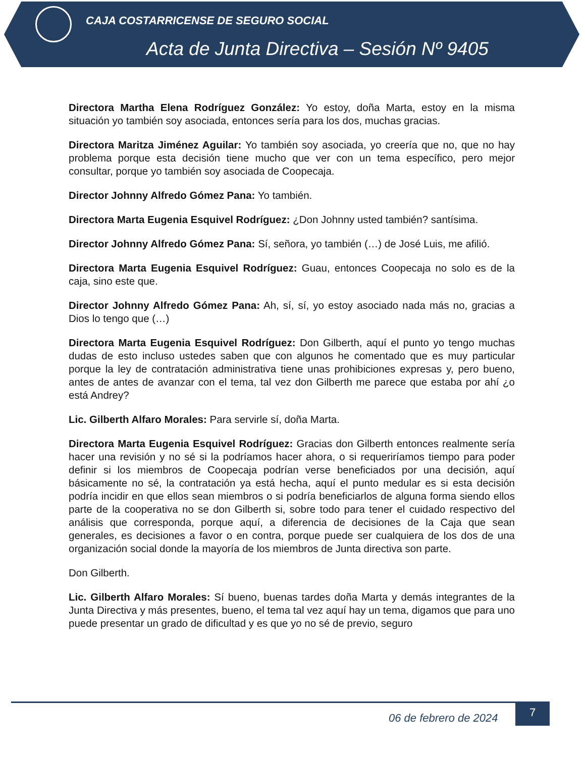CAJA COSTARRICENSE DE SEGURO SOCIAL
Acta de Junta Directiva – Sesión Nº 9405
Directora Martha Elena Rodríguez González: Yo estoy, doña Marta, estoy en la misma situación yo también soy asociada, entonces sería para los dos, muchas gracias.
Directora Maritza Jiménez Aguilar: Yo también soy asociada, yo creería que no, que no hay problema porque esta decisión tiene mucho que ver con un tema específico, pero mejor consultar, porque yo también soy asociada de Coopecaja.
Director Johnny Alfredo Gómez Pana: Yo también.
Directora Marta Eugenia Esquivel Rodríguez: ¿Don Johnny usted también? santísima.
Director Johnny Alfredo Gómez Pana: Sí, señora, yo también (…) de José Luis, me afilió.
Directora Marta Eugenia Esquivel Rodríguez: Guau, entonces Coopecaja no solo es de la caja, sino este que.
Director Johnny Alfredo Gómez Pana: Ah, sí, sí, yo estoy asociado nada más no, gracias a Dios lo tengo que (…)
Directora Marta Eugenia Esquivel Rodríguez: Don Gilberth, aquí el punto yo tengo muchas dudas de esto incluso ustedes saben que con algunos he comentado que es muy particular porque la ley de contratación administrativa tiene unas prohibiciones expresas y, pero bueno, antes de antes de avanzar con el tema, tal vez don Gilberth me parece que estaba por ahí ¿o está Andrey?
Lic. Gilberth Alfaro Morales: Para servirle sí, doña Marta.
Directora Marta Eugenia Esquivel Rodríguez: Gracias don Gilberth entonces realmente sería hacer una revisión y no sé si la podríamos hacer ahora, o si requeriríamos tiempo para poder definir si los miembros de Coopecaja podrían verse beneficiados por una decisión, aquí básicamente no sé, la contratación ya está hecha, aquí el punto medular es si esta decisión podría incidir en que ellos sean miembros o si podría beneficiarlos de alguna forma siendo ellos parte de la cooperativa no se don Gilberth si, sobre todo para tener el cuidado respectivo del análisis que corresponda, porque aquí, a diferencia de decisiones de la Caja que sean generales, es decisiones a favor o en contra, porque puede ser cualquiera de los dos de una organización social donde la mayoría de los miembros de Junta directiva son parte.
Don Gilberth.
Lic. Gilberth Alfaro Morales: Sí bueno, buenas tardes doña Marta y demás integrantes de la Junta Directiva y más presentes, bueno, el tema tal vez aquí hay un tema, digamos que para uno puede presentar un grado de dificultad y es que yo no sé de previo, seguro
06 de febrero de 2024
7